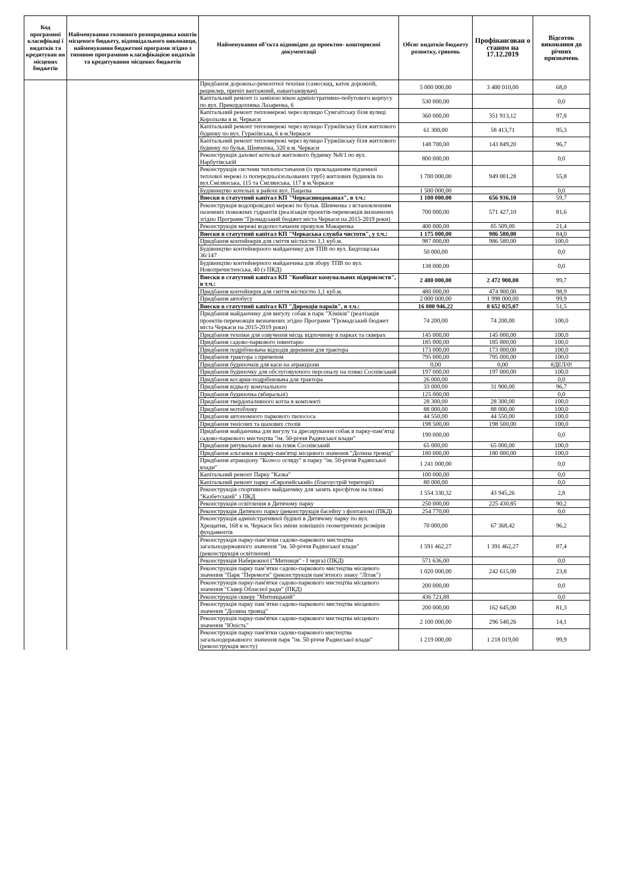| Код програмної класифікаці ї видатків та кредитуван ня місцевих бюджетів | Найменування головного розпорядника коштів місцевого бюджету, відповідального виконавця, найменування бюджетної програми згідно з типовою програмною класифікацією видатків та кредитування місцевих бюджетів | Найменування об’єкта відповідно до проектно- кошторисної документації | Обсяг видатків бюджету розвитку, гривень | Профінансован о станом на 17.12.2019 | Відсоток виконання до річних призначень |
| --- | --- | --- | --- | --- | --- |
| | | Придбання дорожньо-ремонтної техніки (самоскид, каток дорожній, рециклер, причіп вантажний, навантажвувач) | 5 000 000,00 | 3 400 010,00 | 68,0 |
| | | Капітальний ремонт із заміною вікон адміністративно-побутового корпусу по вул. Прикордонника Лазаренка, 6 | 530 000,00 | | 0,0 |
| | | Капітальний ремонт тепломережі через вулицю Сумгаїтську біля вулиці Корольова в м. Черкаси | 360 000,00 | 351 913,12 | 97,8 |
| | | Капітальний ремонт тепломережі через вулицю Гуржіївську біля житлового будинку по вул. Гуржіївська, 6 в м.Черкаси | 61 300,00 | 58 413,71 | 95,3 |
| | | Капітальний ремонт тепломережі через вулицю Гуржіївську біля житлового будинку по бульв. Шевченка, 320 в м. Черкаси | 148 700,00 | 143 849,20 | 96,7 |
| | | Реконструкція дахової котельні житлового будинку №8/1 по вул. Нарбутівській | 800 000,00 | | 0,0 |
| | | Реконструкція системи теплопостачання (із прокладанням підземної теплової мережі із попередньоізольованих труб) житлових будинків по вул.Смілянська, 115 та Смілянська, 117 в м.Черкаси | 1 700 000,00 | 949 001,28 | 55,8 |
| | | Будівництво котельні в районі вул. Пацаєва | 1 500 000,00 | | 0,0 |
| | | Внески в статутний капітал КП "Черкасиводоканал", в т.ч.: | 1 100 000,00 | 656 936,10 | 59,7 |
| | | Реконструкція водопровідної мережі по бульв. Шевченка з встановленням наземних пожежних гідрантів (реалізація проектів-переможців визначених згідно Програми "Громадський бюджет міста Черкаси на 2015-2019 роки) | 700 000,00 | 571 427,10 | 81,6 |
| | | Реконструкція мережі водопостачання провулок Макаренка | 400 000,00 | 85 509,00 | 21,4 |
| | | Внески в статутний капітал КП "Черкаська служба чистоти", у т.ч.: | 1 175 000,00 | 986 580,00 | 84,0 |
| | | Придбання контейнерів для сміття місткістю 1,1 куб.м. | 987 000,00 | 986 580,00 | 100,0 |
| | | Будівництво контейнерного майданчику для ТПВ по вул. Бидгощська 36/147 | 50 000,00 | | 0,0 |
| | | Будівництво контейнерного майданчика для збору ТПВ по вул. Новопречистенська, 40 (з ПКД) | 138 000,00 | | 0,0 |
| | | Внески в статутний капітал КП "Комбінат комунальних підприємств", в т.ч.: | 2 480 000,00 | 2 472 900,00 | 99,7 |
| | | Придбання контейнерів для сміття місткістю 1,1 куб.м. | 480 000,00 | 474 900,00 | 98,9 |
| | | Придбання автобусу | 2 000 000,00 | 1 998 000,00 | 99,9 |
| | | Внески в статутний капітал КП "Дирекція парків", в т.ч.: | 16 800 946,22 | 8 652 025,07 | 51,5 |
| | | Придбання майданчику для вигулу собак в парк "Хіміків" (реалізація проектів-переможців визначених згідно Програми "Громадський бюджет міста Черкаси на 2015-2019 роки) | 74 200,00 | 74 200,00 | 100,0 |
| | | Придбання техніки для озвучення місць відпочинку в парках та скверах | 145 000,00 | 145 000,00 | 100,0 |
| | | Придбання садово-паркового інвентарю | 185 000,00 | 185 000,00 | 100,0 |
| | | Придбання подрібнювача відходів деревини для трактора | 173 000,00 | 173 000,00 | 100,0 |
| | | Придбання трактора з причепом | 795 000,00 | 795 000,00 | 100,0 |
| | | Придбання будиночків для каси на атракціони | 0,00 | 0,00 | #ДЕЛ/0! |
| | | Придбання будиночку для обслуговуючого персоналу на пляжі Соснівський | 197 000,00 | 197 000,00 | 100,0 |
| | | Придбання косарки-подрібнювача для трактора | 26 000,00 | | 0,0 |
| | | Придбання відвалу комунального | 33 000,00 | 31 900,00 | 96,7 |
| | | Придбання будиночка (вбиральні) | 125 000,00 | | 0,0 |
| | | Придбання твердопаливного котла в комплекті | 28 300,00 | 28 300,00 | 100,0 |
| | | Придбання мотоблоку | 88 000,00 | 88 000,00 | 100,0 |
| | | Придбання автономного паркового пилососа | 44 550,00 | 44 550,00 | 100,0 |
| | | Придбання тенісних та шахових столів | 198 500,00 | 198 500,00 | 100,0 |
| | | Придбання майданчика для вигулу та дресирування собак в парку-пам’ятці садово-паркового мистецтва "ім. 50-річчя Радянської влади" | 190 000,00 | | 0,0 |
| | | Придбання рятувальної вежі на пляж Соснівський | 65 000,00 | 65 000,00 | 100,0 |
| | | Придбання альтанки в парку-пам'ятці місцевого значення "Долина троянд" | 180 000,00 | 180 000,00 | 100,0 |
| | | Придбання атракціону "Колесо огляду" в парку "ім. 50-річчя Радянської влади" | 1 241 000,00 | | 0,0 |
| | | Капітальний ремонт Парку "Казка" | 100 000,00 | | 0,0 |
| | | Капітальний ремонт парку «Європейський» (благоустрій території) | 80 000,00 | | 0,0 |
| | | Реконструкція спортивного майданчику для занять кросфітом на пляжі "Казбетський" з ПКД | 1 554 330,32 | 43 945,26 | 2,8 |
| | | Реконструкція освітлення в Дитячому парку | 250 000,00 | 225 430,85 | 90,2 |
| | | Реконструкція Дитячого парку (реконструкція басейну з фонтаном) (ПКД) | 254 770,00 | | 0,0 |
| | | Реконструкція адміністративної будівлі в Дитячому парку по вул. Хрещатик, 168 в м. Черкаси без зміни зовнішніх геометричних розмірів фундаментів | 70 000,00 | 67 368,42 | 96,2 |
| | | Реконструкція парку-пам’ятки садово-паркового мистецтва загальнодержавного значення "ім. 50-річчя Радянської влади" (реконструкція освітлення) | 1 591 462,27 | 1 391 462,27 | 87,4 |
| | | Реконструкція Набережної ("Митниця" - І черга) (ПКД) | 571 636,00 | | 0,0 |
| | | Реконструкція парку пам’ятки садово-паркового мистецтва місцевого значення "Парк "Перемоги" (реконструкція пам’ятного знаку "Літак") | 1 020 000,00 | 242 615,00 | 23,8 |
| | | Реконструкція парку-пам'ятки садово-паркового мистецтва місцевого значення "Сквер Обласної ради" (ПКД) | 200 000,00 | | 0,0 |
| | | Реконструкція скверу "Митницький" | 436 721,88 | | 0,0 |
| | | Реконструкція парку пам’ятки садово-паркового мистецтва місцевого значення "Долина троянд" | 200 000,00 | 162 645,00 | 81,3 |
| | | Реконструкція парку-пам'ятки садово-паркового мистецтва місцевого значення "Юність" | 2 100 000,00 | 296 540,26 | 14,1 |
| | | Реконструкція парку пам'ятки садово-паркового мистецтва загальнодержавного значення парк "ім. 50-річчя Радянської влади" (реконструкція мосту) | 1 219 000,00 | 1 218 019,00 | 99,9 |